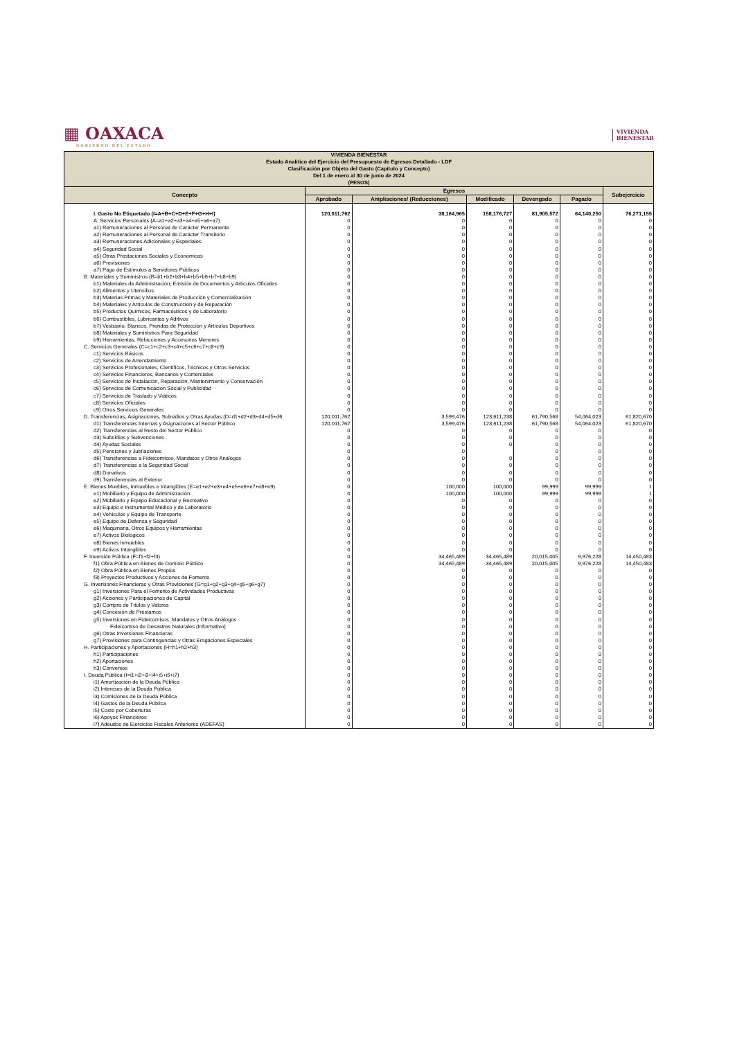▦ OAXACA
GOBIERNO DEL ESTADO
VIVIENDA
BIENESTAR
| VIVIENDA BIENESTAR Estado Analítico del Ejercicio del Presupuesto de Egresos Detallado - LDF Clasificación por Objeto del Gasto (Capítulo y Concepto) Del 1 de enero al 30 de junio de 2024 (PESOS) | | | | | | |
| Concepto | Egresos | | | | | Subejercicio |
| | Aprobado | Ampliaciones/ (Reducciones) | Modificado | Devengado | Pagado | |
| I. Gasto No Etiquetado (I=A+B+C+D+E+F+G+H+I) | 120,011,762 | 38,164,965 | 158,176,727 | 81,905,572 | 64,140,250 | 76,271,155 |
| A. Servicios Personales (A=a1+a2+a3+a4+a5+a6+a7) | 0 | 0 | 0 | 0 | 0 | 0 |
| a1) Remuneraciones al Personal de Carácter Permanente | 0 | 0 | 0 | 0 | 0 | 0 |
| a2) Remuneraciones al Personal de Carácter Transitorio | 0 | 0 | 0 | 0 | 0 | 0 |
| a3) Remuneraciones Adicionales y Especiales | 0 | 0 | 0 | 0 | 0 | 0 |
| a4) Seguridad Social | 0 | 0 | 0 | 0 | 0 | 0 |
| a5) Otras Prestaciones Sociales y Económicas | 0 | 0 | 0 | 0 | 0 | 0 |
| a6) Previsiones | 0 | 0 | 0 | 0 | 0 | 0 |
| a7) Pago de Estímulos a Servidores Públicos | 0 | 0 | 0 | 0 | 0 | 0 |
| B. Materiales y Suministros (B=b1+b2+b3+b4+b5+b6+b7+b8+b9) | 0 | 0 | 0 | 0 | 0 | 0 |
| b1) Materiales de Administración, Emisión de Documentos y Artículos Oficiales | 0 | 0 | 0 | 0 | 0 | 0 |
| b2) Alimentos y Utensilios | 0 | 0 | 0 | 0 | 0 | 0 |
| b3) Materias Primas y Materiales de Producción y Comercialización | 0 | 0 | 0 | 0 | 0 | 0 |
| b4) Materiales y Artículos de Construcción y de Reparación | 0 | 0 | 0 | 0 | 0 | 0 |
| b5) Productos Químicos, Farmacéuticos y de Laboratorio | 0 | 0 | 0 | 0 | 0 | 0 |
| b6) Combustibles, Lubricantes y Aditivos | 0 | 0 | 0 | 0 | 0 | 0 |
| b7) Vestuario, Blancos, Prendas de Protección y Artículos Deportivos | 0 | 0 | 0 | 0 | 0 | 0 |
| b8) Materiales y Suministros Para Seguridad | 0 | 0 | 0 | 0 | 0 | 0 |
| b9) Herramientas, Refacciones y Accesorios Menores | 0 | 0 | 0 | 0 | 0 | 0 |
| C. Servicios Generales (C=c1+c2+c3+c4+c5+c6+c7+c8+c9) | 0 | 0 | 0 | 0 | 0 | 0 |
| c1) Servicios Básicos | 0 | 0 | 0 | 0 | 0 | 0 |
| c2) Servicios de Arrendamiento | 0 | 0 | 0 | 0 | 0 | 0 |
| c3) Servicios Profesionales, Científicos, Técnicos y Otros Servicios | 0 | 0 | 0 | 0 | 0 | 0 |
| c4) Servicios Financieros, Bancarios y Comerciales | 0 | 0 | 0 | 0 | 0 | 0 |
| c5) Servicios de Instalación, Reparación, Mantenimiento y Conservación | 0 | 0 | 0 | 0 | 0 | 0 |
| c6) Servicios de Comunicación Social y Publicidad | 0 | 0 | 0 | 0 | 0 | 0 |
| c7) Servicios de Traslado y Viáticos | 0 | 0 | 0 | 0 | 0 | 0 |
| c8) Servicios Oficiales | 0 | 0 | 0 | 0 | 0 | 0 |
| c9) Otros Servicios Generales | 0 | 0 | 0 | 0 | 0 | 0 |
| D. Transferencias, Asignaciones, Subsidios y Otras Ayudas (D=d1+d2+d3+d4+d5+d6 | 120,011,762 | 3,599,476 | 123,611,238 | 61,790,568 | 54,064,023 | 61,820,670 |
| d1) Transferencias Internas y Asignaciones al Sector Público | 120,011,762 | 3,599,476 | 123,611,238 | 61,790,568 | 54,064,023 | 61,820,670 |
| d2) Transferencias al Resto del Sector Público | 0 | 0 | 0 | 0 | 0 | 0 |
| d3) Subsidios y Subvenciones | 0 | 0 | 0 | 0 | 0 | 0 |
| d4) Ayudas Sociales | 0 | 0 | 0 | 0 | 0 | 0 |
| d5) Pensiones y Jubilaciones | 0 | 0 | | 0 | 0 | 0 |
| d6) Transferencias a Fideicomisos, Mandatos y Otros Análogos | 0 | 0 | 0 | 0 | 0 | 0 |
| d7) Transferencias a la Seguridad Social | 0 | 0 | 0 | 0 | 0 | 0 |
| d8) Donativos | 0 | 0 | 0 | 0 | 0 | 0 |
| d9) Transferencias al Exterior | 0 | 0 | 0 | 0 | 0 | 0 |
| E. Bienes Muebles, Inmuebles e Intangibles (E=e1+e2+e3+e4+e5+e6+e7+e8+e9) | 0 | 100,000 | 100,000 | 99,999 | 99,999 | 1 |
| e1) Mobiliario y Equipo de Administración | 0 | 100,000 | 100,000 | 99,999 | 99,999 | 1 |
| e2) Mobiliario y Equipo Educacional y Recreativo | 0 | 0 | 0 | 0 | 0 | 0 |
| e3) Equipo e Instrumental Médico y de Laboratorio | 0 | 0 | 0 | 0 | 0 | 0 |
| e4) Vehículos y Equipo de Transporte | 0 | 0 | 0 | 0 | 0 | 0 |
| e5) Equipo de Defensa y Seguridad | 0 | 0 | 0 | 0 | 0 | 0 |
| e6) Maquinaria, Otros Equipos y Herramientas | 0 | 0 | 0 | 0 | 0 | 0 |
| e7) Activos Biológicos | 0 | 0 | 0 | 0 | 0 | 0 |
| e8) Bienes Inmuebles | 0 | 0 | 0 | 0 | 0 | 0 |
| e9) Activos Intangibles | 0 | 0 | 0 | 0 | 0 | 0 |
| F. Inversión Pública (F=f1+f2+f3) | 0 | 34,465,489 | 34,465,489 | 20,015,005 | 9,976,228 | 14,450,483 |
| f1) Obra Pública en Bienes de Dominio Público | 0 | 34,465,489 | 34,465,489 | 20,015,005 | 9,976,228 | 14,450,483 |
| f2) Obra Pública en Bienes Propios | 0 | 0 | 0 | 0 | 0 | 0 |
| f3) Proyectos Productivos y Acciones de Fomento | 0 | 0 | 0 | 0 | 0 | 0 |
| G. Inversiones Financieras y Otras Provisiones (G=g1+g2+g3+g4+g5+g6+g7) | 0 | 0 | 0 | 0 | 0 | 0 |
| g1) Inversiones Para el Fomento de Actividades Productivas | 0 | 0 | 0 | 0 | 0 | 0 |
| g2) Acciones y Participaciones de Capital | 0 | 0 | 0 | 0 | 0 | 0 |
| g3) Compra de Títulos y Valores | 0 | 0 | 0 | 0 | 0 | 0 |
| g4) Concesión de Préstamos | 0 | 0 | 0 | 0 | 0 | 0 |
| g5) Inversiones en Fideicomisos, Mandatos y Otros Análogos | 0 | 0 | 0 | 0 | 0 | 0 |
| Fideicomiso de Desastres Naturales (Informativo) | 0 | 0 | 0 | 0 | 0 | 0 |
| g6) Otras Inversiones Financieras | 0 | 0 | 0 | 0 | 0 | 0 |
| g7) Provisiones para Contingencias y Otras Erogaciones Especiales | 0 | 0 | 0 | 0 | 0 | 0 |
| H. Participaciones y Aportaciones (H=h1+h2+h3) | 0 | 0 | 0 | 0 | 0 | 0 |
| h1) Participaciones | 0 | 0 | 0 | 0 | 0 | 0 |
| h2) Aportaciones | 0 | 0 | 0 | 0 | 0 | 0 |
| h3) Convenios | 0 | 0 | 0 | 0 | 0 | 0 |
| I. Deuda Pública (I=i1+i2+i3+i4+i5+i6+i7) | 0 | 0 | 0 | 0 | 0 | 0 |
| i1) Amortización de la Deuda Pública | 0 | 0 | 0 | 0 | 0 | 0 |
| i2) Intereses de la Deuda Pública | 0 | 0 | 0 | 0 | 0 | 0 |
| i3) Comisiones de la Deuda Pública | 0 | 0 | 0 | 0 | 0 | 0 |
| i4) Gastos de la Deuda Pública | 0 | 0 | 0 | 0 | 0 | 0 |
| i5) Costo por Coberturas | 0 | 0 | 0 | 0 | 0 | 0 |
| i6) Apoyos Financieros | 0 | 0 | 0 | 0 | 0 | 0 |
| i7) Adeudos de Ejercicios Fiscales Anteriores (ADEFAS) | 0 | 0 | 0 | 0 | 0 | 0 |